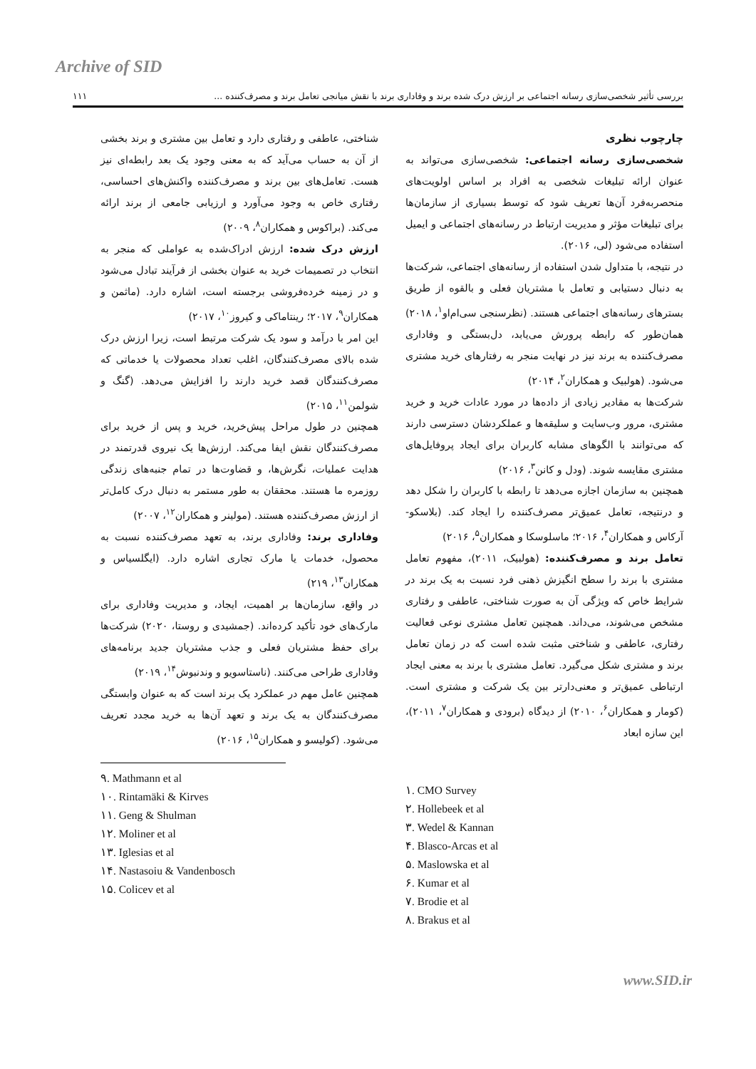Archive of SID
بررسی تأثیر شخصی‌سازی رسانه اجتماعی بر ارزش درک شده برند و وفاداری برند با نقش میانجی تعامل برند و مصرف‌کننده ... ۱۱۱
چارچوب نظری
شخصی‌سازی رسانه اجتماعی: شخصی‌سازی می‌تواند به عنوان ارائه تبلیغات شخصی به افراد بر اساس اولویت‌های منحصربه‌فرد آن‌ها تعریف شود که توسط بسیاری از سازمان‌ها برای تبلیغات مؤثر و مدیریت ارتباط در رسانه‌های اجتماعی و ایمیل استفاده می‌شود (لی، ۲۰۱۶).
در نتیجه، با متداول شدن استفاده از رسانه‌های اجتماعی، شرکت‌ها به دنبال دستیابی و تعامل با مشتریان فعلی و بالقوه از طریق بسترهای رسانه‌های اجتماعی هستند. (نظرسنجی سی‌ام‌او<sup>۱</sup>، ۲۰۱۸)
همان‌طور که رابطه پرورش می‌یابد، دل‌بستگی و وفاداری مصرف‌کننده به برند نیز در نهایت منجر به رفتارهای خرید مشتری می‌شود. (هولبیک و همکاران<sup>۲</sup>، ۲۰۱۴)
شرکت‌ها به مقادیر زیادی از داده‌ها در مورد عادات خرید و خرید مشتری، مرور وب‌سایت و سلیقه‌ها و عملکردشان دسترسی دارند که می‌توانند با الگوهای مشابه کاربران برای ایجاد پروفایل‌های مشتری مقایسه شوند. (ودل و کانن<sup>۳</sup>، ۲۰۱۶)
همچنین به سازمان اجازه می‌دهد تا رابطه با کاربران را شکل دهد و درنتیجه، تعامل عمیق‌تر مصرف‌کننده را ایجاد کند. (بلاسکو-آرکاس و همکاران<sup>۴</sup>، ۲۰۱۶؛ ماسلوسکا و همکاران<sup>۵</sup>، ۲۰۱۶)
تعامل برند و مصرف‌کننده: (هولبیک، ۲۰۱۱)، مفهوم تعامل مشتری با برند را سطح انگیزش ذهنی فرد نسبت به یک برند در شرایط خاص که ویژگی آن به صورت شناختی، عاطفی و رفتاری مشخص می‌شوند، می‌داند. همچنین تعامل مشتری نوعی فعالیت رفتاری، عاطفی و شناختی مثبت شده است که در زمان تعامل برند و مشتری شکل می‌گیرد. تعامل مشتری با برند به معنی ایجاد ارتباطی عمیق‌تر و معنی‌دارتر بین یک شرکت و مشتری است. (کومار و همکاران<sup>۶</sup>، ۲۰۱۰) از دیدگاه (برودی و همکاران<sup>۷</sup>، ۲۰۱۱)، این سازه ابعاد
شناختی، عاطفی و رفتاری دارد و تعامل بین مشتری و برند بخشی از آن به حساب می‌آید که به معنی وجود یک بعد رابطه‌ای نیز هست. تعامل‌های بین برند و مصرف‌کننده واکنش‌های احساسی، رفتاری خاص به وجود می‌آورد و ارزیابی جامعی از برند ارائه می‌کند. (براکوس و همکاران<sup>۸</sup>، ۲۰۰۹)
ارزش درک شده: ارزش ادراک‌شده به عواملی که منجر به انتخاب در تصمیمات خرید به عنوان بخشی از فرآیند تبادل می‌شود و در زمینه خرده‌فروشی برجسته است، اشاره دارد. (ماثمن و همکاران<sup>۹</sup>، ۲۰۱۷؛ رینتاماکی و کیروز<sup>۱۰</sup>، ۲۰۱۷)
این امر با درآمد و سود یک شرکت مرتبط است، زیرا ارزش درک شده بالای مصرف‌کنندگان، اغلب تعداد محصولات یا خدماتی که مصرف‌کنندگان قصد خرید دارند را افزایش می‌دهد. (گنگ و شولمن<sup>۱۱</sup>، ۲۰۱۵)
همچنین در طول مراحل پیش‌خرید، خرید و پس از خرید برای مصرف‌کنندگان نقش ایفا می‌کند. ارزش‌ها یک نیروی قدرتمند در هدایت عملیات، نگرش‌ها، و قضاوت‌ها در تمام جنبه‌های زندگی روزمره ما هستند. محققان به طور مستمر به دنبال درک کامل‌تر از ارزش مصرف‌کننده هستند. (مولینر و همکاران<sup>۱۲</sup>، ۲۰۰۷)
وفاداری برند: وفاداری برند، به تعهد مصرف‌کننده نسبت به محصول، خدمات یا مارک تجاری اشاره دارد. (ایگلسیاس و همکاران<sup>۱۳</sup>، ۲۱۹)
در واقع، سازمان‌ها بر اهمیت، ایجاد، و مدیریت وفاداری برای مارک‌های خود تأکید کرده‌اند. (جمشیدی و روستا، ۲۰۲۰) شرکت‌ها برای حفظ مشتریان فعلی و جذب مشتریان جدید برنامه‌های وفاداری طراحی می‌کنند. (ناستاسویو و وندنبوش<sup>۱۴</sup>، ۲۰۱۹)
همچنین عامل مهم در عملکرد یک برند است که به عنوان وابستگی مصرف‌کنندگان به یک برند و تعهد آن‌ها به خرید مجدد تعریف می‌شود. (کولیسو و همکاران<sup>۱۵</sup>، ۲۰۱۶)
۱. CMO Survey
۲. Hollebeek et al
۳. Wedel & Kannan
۴. Blasco-Arcas et al
۵. Maslowska et al
۶. Kumar et al
۷. Brodie et al
۸. Brakus et al
۹. Mathmann et al
۱۰. Rintamäki & Kirves
۱۱. Geng & Shulman
۱۲. Moliner et al
۱۳. Iglesias et al
۱۴. Nastasoiu & Vandenbosch
۱۵. Colicev et al
www.SID.ir